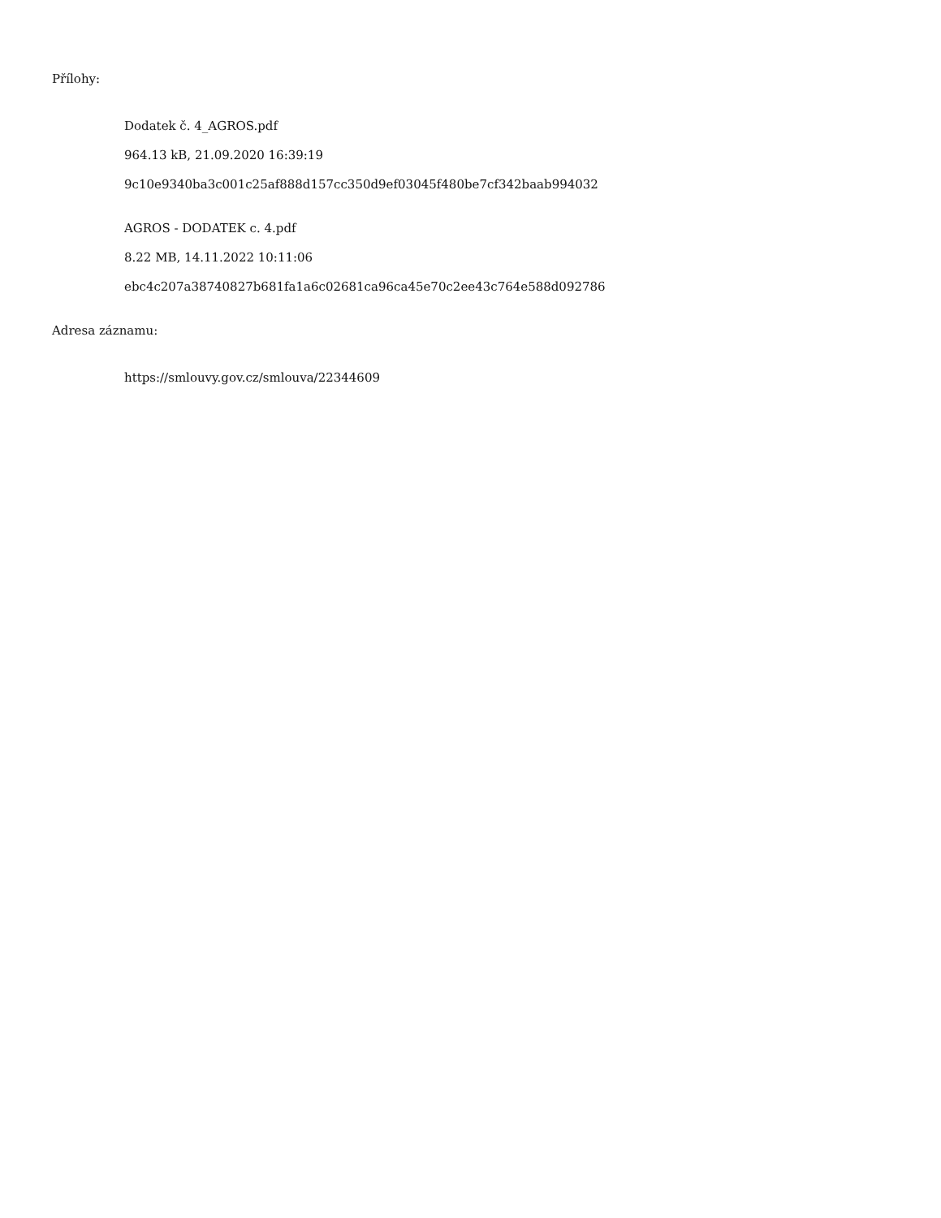Přílohy:
Dodatek č. 4_AGROS.pdf
964.13 kB, 21.09.2020 16:39:19
9c10e9340ba3c001c25af888d157cc350d9ef03045f480be7cf342baab994032
AGROS - DODATEK c. 4.pdf
8.22 MB, 14.11.2022 10:11:06
ebc4c207a38740827b681fa1a6c02681ca96ca45e70c2ee43c764e588d092786
Adresa záznamu:
https://smlouvy.gov.cz/smlouva/22344609